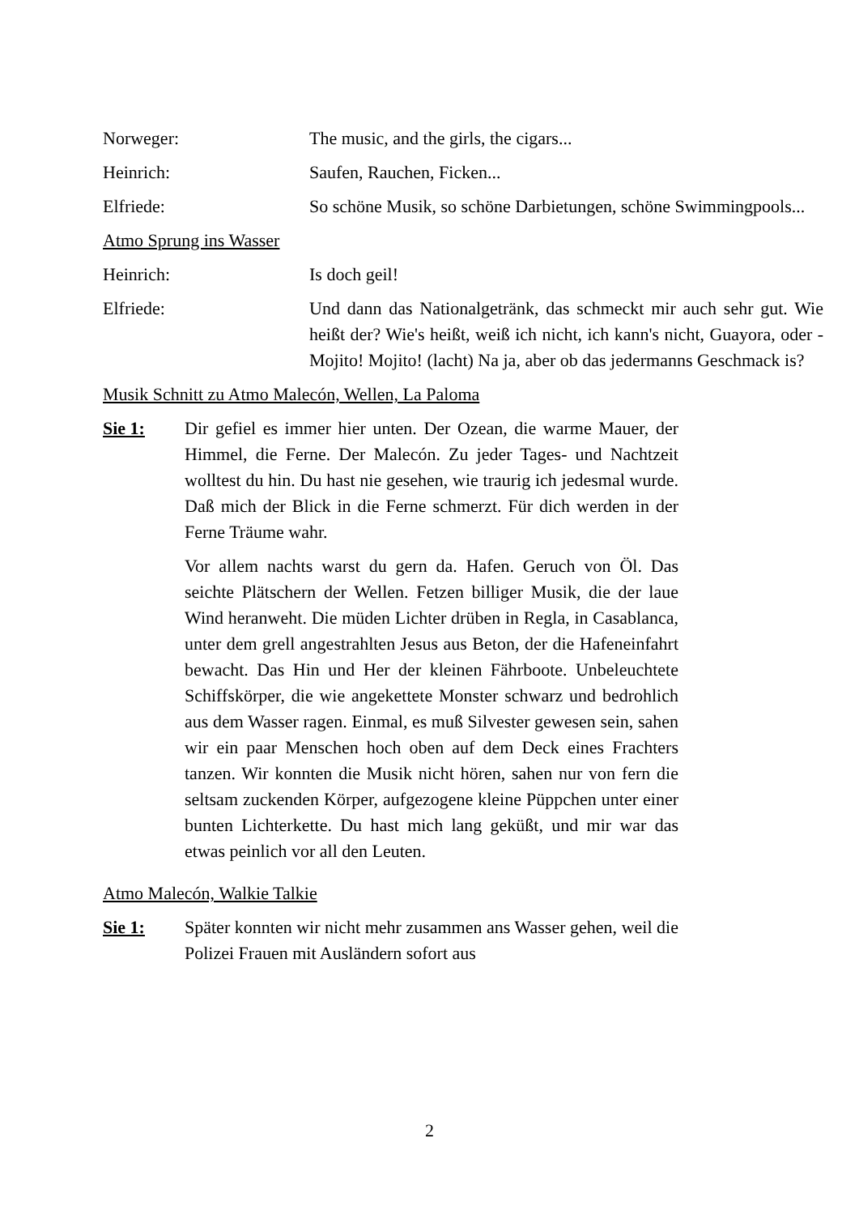Norweger: The music, and the girls, the cigars...
Heinrich: Saufen, Rauchen, Ficken...
Elfriede: So schöne Musik, so schöne Darbietungen, schöne Swimmingpools...
Atmo Sprung ins Wasser
Heinrich: Is doch geil!
Elfriede: Und dann das Nationalgetränk, das schmeckt mir auch sehr gut. Wie heißt der? Wie's heißt, weiß ich nicht, ich kann's nicht, Guayora, oder - Mojito! Mojito! (lacht) Na ja, aber ob das jedermanns Geschmack is?
Musik Schnitt zu Atmo Malecón, Wellen, La Paloma
Sie 1: Dir gefiel es immer hier unten. Der Ozean, die warme Mauer, der Himmel, die Ferne. Der Malecón. Zu jeder Tages- und Nachtzeit wolltest du hin. Du hast nie gesehen, wie traurig ich jedesmal wurde. Daß mich der Blick in die Ferne schmerzt. Für dich werden in der Ferne Träume wahr.
Vor allem nachts warst du gern da. Hafen. Geruch von Öl. Das seichte Plätschern der Wellen. Fetzen billiger Musik, die der laue Wind heranweht. Die müden Lichter drüben in Regla, in Casablanca, unter dem grell angestrahlten Jesus aus Beton, der die Hafeneinfahrt bewacht. Das Hin und Her der kleinen Fährboote. Unbeleuchtete Schiffskörper, die wie angekettete Monster schwarz und bedrohlich aus dem Wasser ragen. Einmal, es muß Silvester gewesen sein, sahen wir ein paar Menschen hoch oben auf dem Deck eines Frachters tanzen. Wir konnten die Musik nicht hören, sahen nur von fern die seltsam zuckenden Körper, aufgezogene kleine Püppchen unter einer bunten Lichterkette. Du hast mich lang geküßt, und mir war das etwas peinlich vor all den Leuten.
Atmo Malecón, Walkie Talkie
Sie 1: Später konnten wir nicht mehr zusammen ans Wasser gehen, weil die Polizei Frauen mit Ausländern sofort aus
2